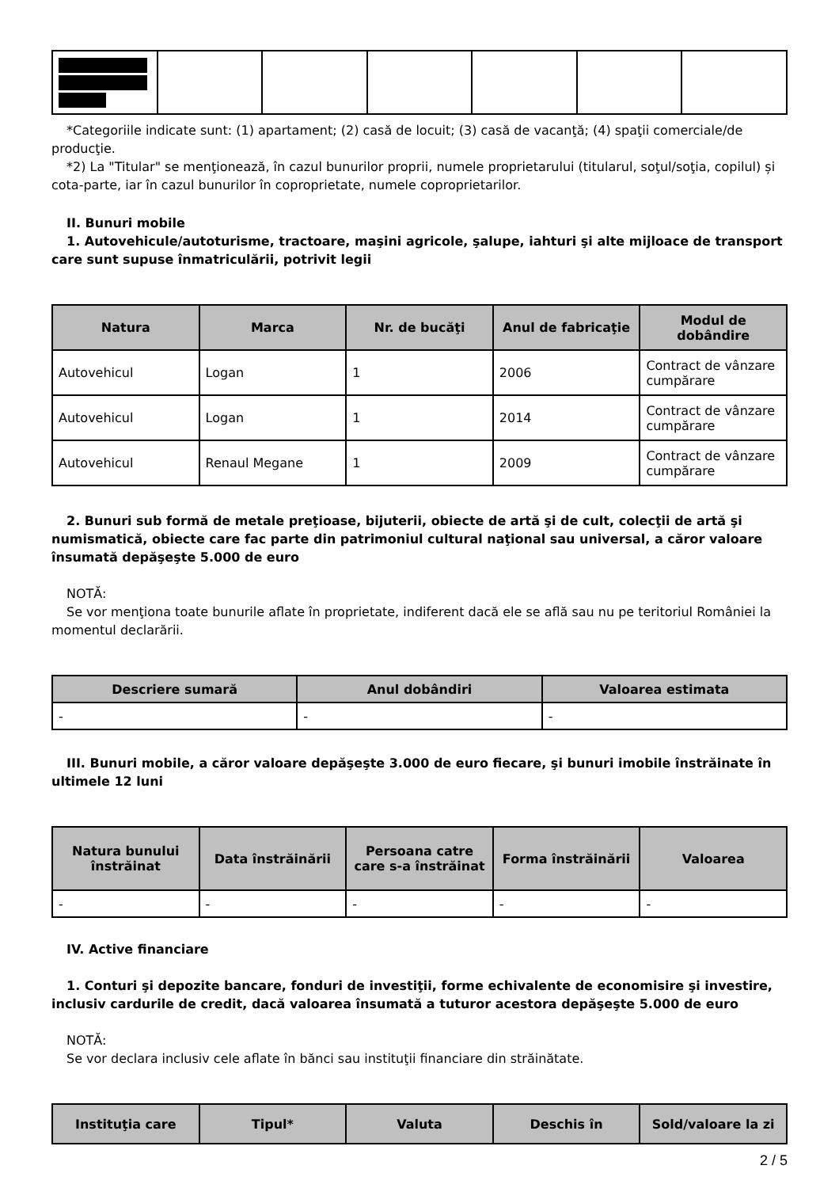*Categoriile indicate sunt: (1) apartament; (2) casă de locuit; (3) casă de vacanţă; (4) spaţii comerciale/de producţie.
*2) La "Titular" se menţionează, în cazul bunurilor proprii, numele proprietarului (titularul, soţul/soţia, copilul) și cota-parte, iar în cazul bunurilor în coproprietate, numele coproprietarilor.
II. Bunuri mobile
1. Autovehicule/autoturisme, tractoare, maşini agricole, şalupe, iahturi şi alte mijloace de transport care sunt supuse înmatriculării, potrivit legii
| Natura | Marca | Nr. de bucăţi | Anul de fabricaţie | Modul de dobândire |
| --- | --- | --- | --- | --- |
| Autovehicul | Logan | 1 | 2006 | Contract de vânzare cumpărare |
| Autovehicul | Logan | 1 | 2014 | Contract de vânzare cumpărare |
| Autovehicul | Renaul Megane | 1 | 2009 | Contract de vânzare cumpărare |
2. Bunuri sub formă de metale preţioase, bijuterii, obiecte de artă şi de cult, colecţii de artă şi numismatică, obiecte care fac parte din patrimoniul cultural naţional sau universal, a căror valoare însumată depăşeşte 5.000 de euro
NOTĂ:
Se vor menţiona toate bunurile aflate în proprietate, indiferent dacă ele se află sau nu pe teritoriul României la momentul declarării.
| Descriere sumară | Anul dobândiri | Valoarea estimata |
| --- | --- | --- |
| - | - | - |
III. Bunuri mobile, a căror valoare depăşeşte 3.000 de euro fiecare, şi bunuri imobile înstrăinate în ultimele 12 luni
| Natura bunului înstrăinat | Data înstrăinării | Persoana catre care s-a înstrăinat | Forma înstrăinării | Valoarea |
| --- | --- | --- | --- | --- |
| - | - | - | - | - |
IV. Active financiare
1. Conturi şi depozite bancare, fonduri de investiţii, forme echivalente de economisire şi investire, inclusiv cardurile de credit, dacă valoarea însumată a tuturor acestora depăşeşte 5.000 de euro
NOTĂ:
Se vor declara inclusiv cele aflate în bănci sau instituţii financiare din străinătate.
| Instituţia care | Tipul* | Valuta | Deschis în | Sold/valoare la zi |
| --- | --- | --- | --- | --- |
2 / 5